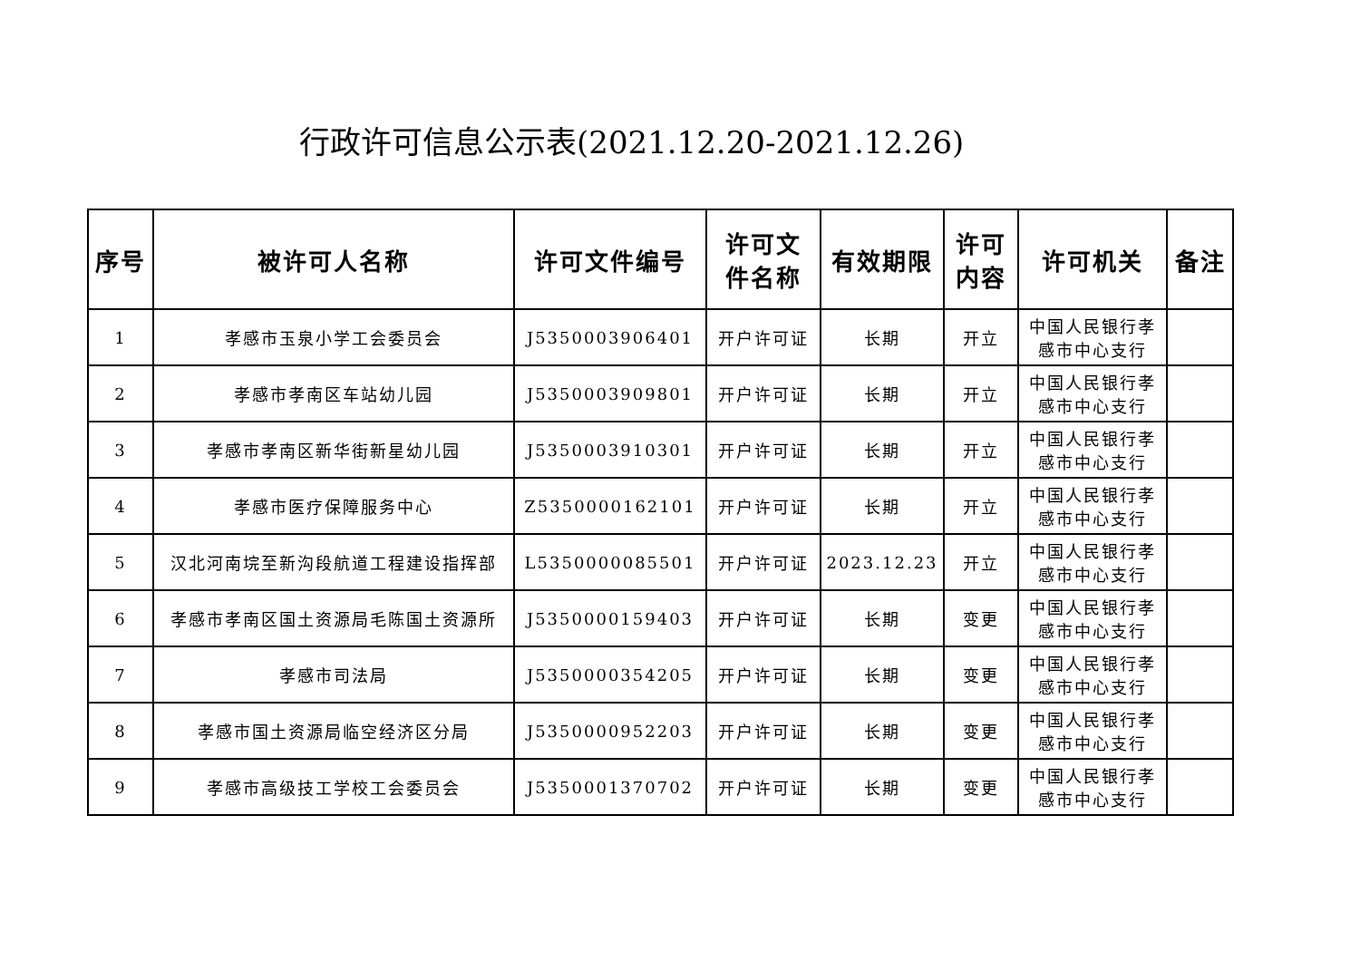行政许可信息公示表(2021.12.20-2021.12.26)
| 序号 | 被许可人名称 | 许可文件编号 | 许可文 件名称 | 有效期限 | 许可 内容 | 许可机关 | 备注 |
| --- | --- | --- | --- | --- | --- | --- | --- |
| 1 | 孝感市玉泉小学工会委员会 | J5350003906401 | 开户许可证 | 长期 | 开立 | 中国人民银行孝 感市中心支行 | |
| 2 | 孝感市孝南区车站幼儿园 | J5350003909801 | 开户许可证 | 长期 | 开立 | 中国人民银行孝 感市中心支行 | |
| 3 | 孝感市孝南区新华街新星幼儿园 | J5350003910301 | 开户许可证 | 长期 | 开立 | 中国人民银行孝 感市中心支行 | |
| 4 | 孝感市医疗保障服务中心 | Z5350000162101 | 开户许可证 | 长期 | 开立 | 中国人民银行孝 感市中心支行 | |
| 5 | 汉北河南垸至新沟段航道工程建设指挥部 | L5350000085501 | 开户许可证 | 2023.12.23 | 开立 | 中国人民银行孝 感市中心支行 | |
| 6 | 孝感市孝南区国土资源局毛陈国土资源所 | J5350000159403 | 开户许可证 | 长期 | 变更 | 中国人民银行孝 感市中心支行 | |
| 7 | 孝感市司法局 | J5350000354205 | 开户许可证 | 长期 | 变更 | 中国人民银行孝 感市中心支行 | |
| 8 | 孝感市国土资源局临空经济区分局 | J5350000952203 | 开户许可证 | 长期 | 变更 | 中国人民银行孝 感市中心支行 | |
| 9 | 孝感市高级技工学校工会委员会 | J5350001370702 | 开户许可证 | 长期 | 变更 | 中国人民银行孝 感市中心支行 | |